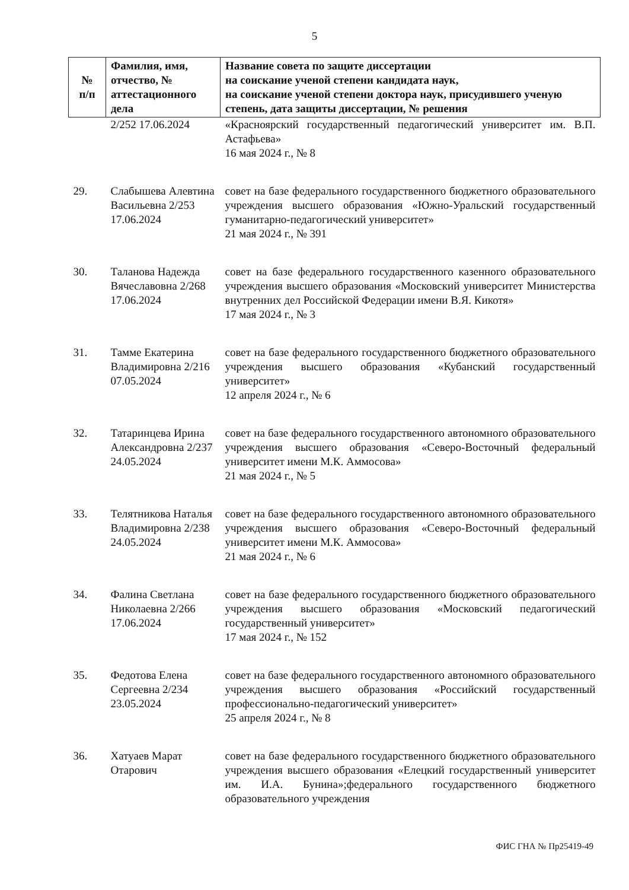5
| № п/п | Фамилия, имя, отчество, № аттестационного дела | Название совета по защите диссертации на соискание ученой степени кандидата наук, на соискание ученой степени доктора наук, присудившего ученую степень, дата защиты диссертации, № решения |
| --- | --- | --- |
| | 2/252 17.06.2024 | «Красноярский государственный педагогический университет им. В.П. Астафьева» 16 мая 2024 г., № 8 |
| 29. | Слабышева Алевтина Васильевна 2/253 17.06.2024 | совет на базе федерального государственного бюджетного образовательного учреждения высшего образования «Южно-Уральский государственный гуманитарно-педагогический университет» 21 мая 2024 г., № 391 |
| 30. | Таланова Надежда Вячеславовна 2/268 17.06.2024 | совет на базе федерального государственного казенного образовательного учреждения высшего образования «Московский университет Министерства внутренних дел Российской Федерации имени В.Я. Кикотя» 17 мая 2024 г., № 3 |
| 31. | Тамме Екатерина Владимировна 2/216 07.05.2024 | совет на базе федерального государственного бюджетного образовательного учреждения высшего образования «Кубанский государственный университет» 12 апреля 2024 г., № 6 |
| 32. | Татаринцева Ирина Александровна 2/237 24.05.2024 | совет на базе федерального государственного автономного образовательного учреждения высшего образования «Северо-Восточный федеральный университет имени М.К. Аммосова» 21 мая 2024 г., № 5 |
| 33. | Телятникова Наталья Владимировна 2/238 24.05.2024 | совет на базе федерального государственного автономного образовательного учреждения высшего образования «Северо-Восточный федеральный университет имени М.К. Аммосова» 21 мая 2024 г., № 6 |
| 34. | Фалина Светлана Николаевна 2/266 17.06.2024 | совет на базе федерального государственного бюджетного образовательного учреждения высшего образования «Московский педагогический государственный университет» 17 мая 2024 г., № 152 |
| 35. | Федотова Елена Сергеевна 2/234 23.05.2024 | совет на базе федерального государственного автономного образовательного учреждения высшего образования «Российский государственный профессионально-педагогический университет» 25 апреля 2024 г., № 8 |
| 36. | Хатуаев Марат Отарович | совет на базе федерального государственного бюджетного образовательного учреждения высшего образования «Елецкий государственный университет им. И.А. Бунина»;федерального государственного бюджетного образовательного учреждения |
ФИС ГНА № Пр25419-49